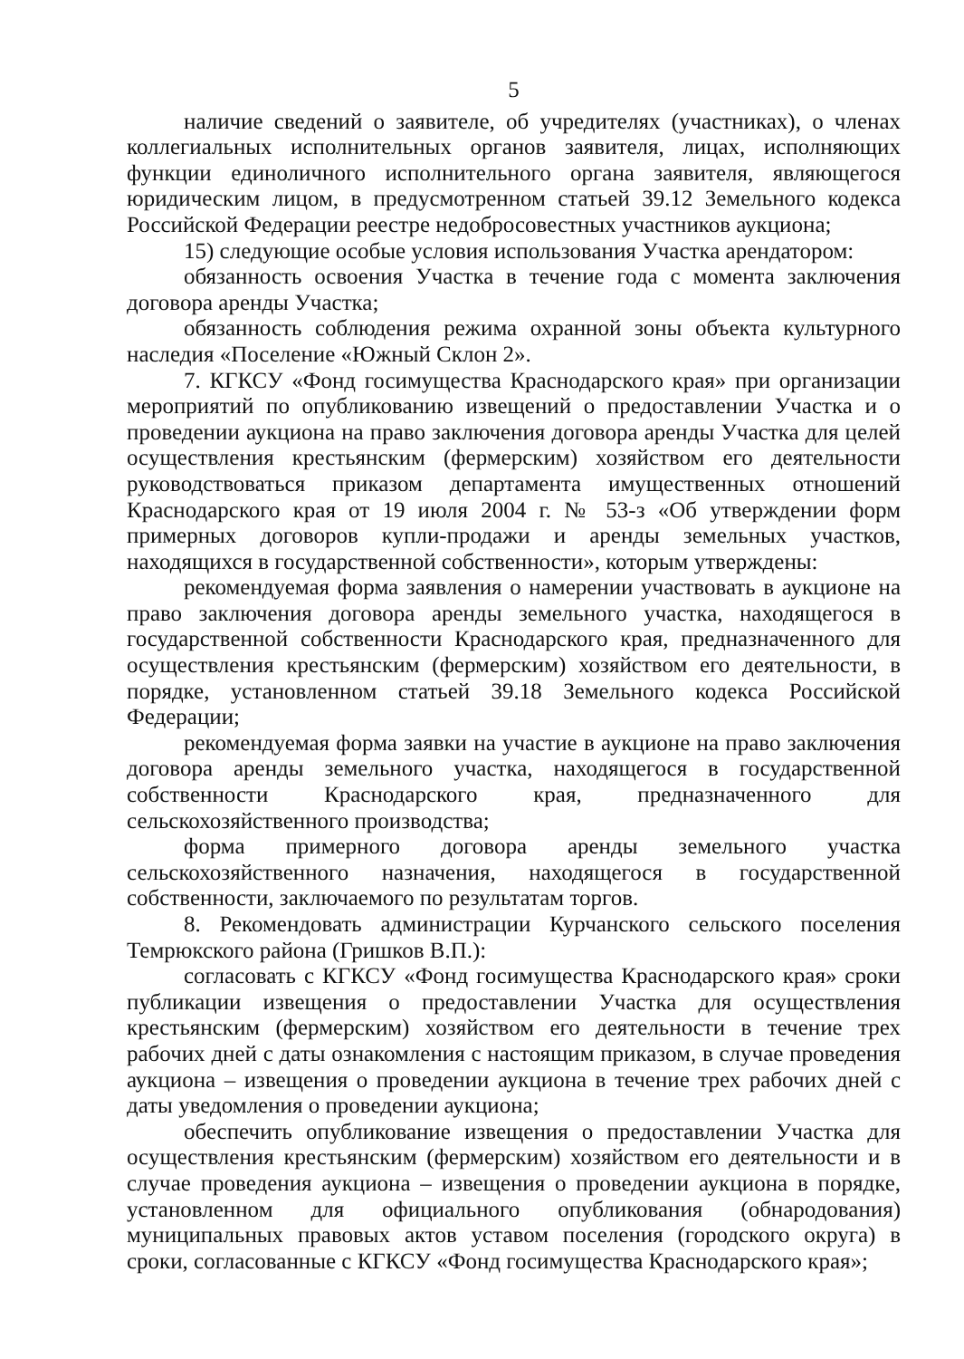5
наличие сведений о заявителе, об учредителях (участниках), о членах коллегиальных исполнительных органов заявителя, лицах, исполняющих функции единоличного исполнительного органа заявителя, являющегося юридическим лицом, в предусмотренном статьей 39.12 Земельного кодекса Российской Федерации реестре недобросовестных участников аукциона;
15) следующие особые условия использования Участка арендатором:
обязанность освоения Участка в течение года с момента заключения договора аренды Участка;
обязанность соблюдения режима охранной зоны объекта культурного наследия «Поселение «Южный Склон 2».
7. КГКСУ «Фонд госимущества Краснодарского края» при организации мероприятий по опубликованию извещений о предоставлении Участка и о проведении аукциона на право заключения договора аренды Участка для целей осуществления крестьянским (фермерским) хозяйством его деятельности руководствоваться приказом департамента имущественных отношений Краснодарского края от 19 июля 2004 г. № 53-з «Об утверждении форм примерных договоров купли-продажи и аренды земельных участков, находящихся в государственной собственности», которым утверждены:
рекомендуемая форма заявления о намерении участвовать в аукционе на право заключения договора аренды земельного участка, находящегося в государственной собственности Краснодарского края, предназначенного для осуществления крестьянским (фермерским) хозяйством его деятельности, в порядке, установленном статьей 39.18 Земельного кодекса Российской Федерации;
рекомендуемая форма заявки на участие в аукционе на право заключения договора аренды земельного участка, находящегося в государственной собственности Краснодарского края, предназначенного для сельскохозяйственного производства;
форма примерного договора аренды земельного участка сельскохозяйственного назначения, находящегося в государственной собственности, заключаемого по результатам торгов.
8. Рекомендовать администрации Курчанского сельского поселения Темрюкского района (Гришков В.П.):
согласовать с КГКСУ «Фонд госимущества Краснодарского края» сроки публикации извещения о предоставлении Участка для осуществления крестьянским (фермерским) хозяйством его деятельности в течение трех рабочих дней с даты ознакомления с настоящим приказом, в случае проведения аукциона – извещения о проведении аукциона в течение трех рабочих дней с даты уведомления о проведении аукциона;
обеспечить опубликование извещения о предоставлении Участка для осуществления крестьянским (фермерским) хозяйством его деятельности и в случае проведения аукциона – извещения о проведении аукциона в порядке, установленном для официального опубликования (обнародования) муниципальных правовых актов уставом поселения (городского округа) в сроки, согласованные с КГКСУ «Фонд госимущества Краснодарского края»;